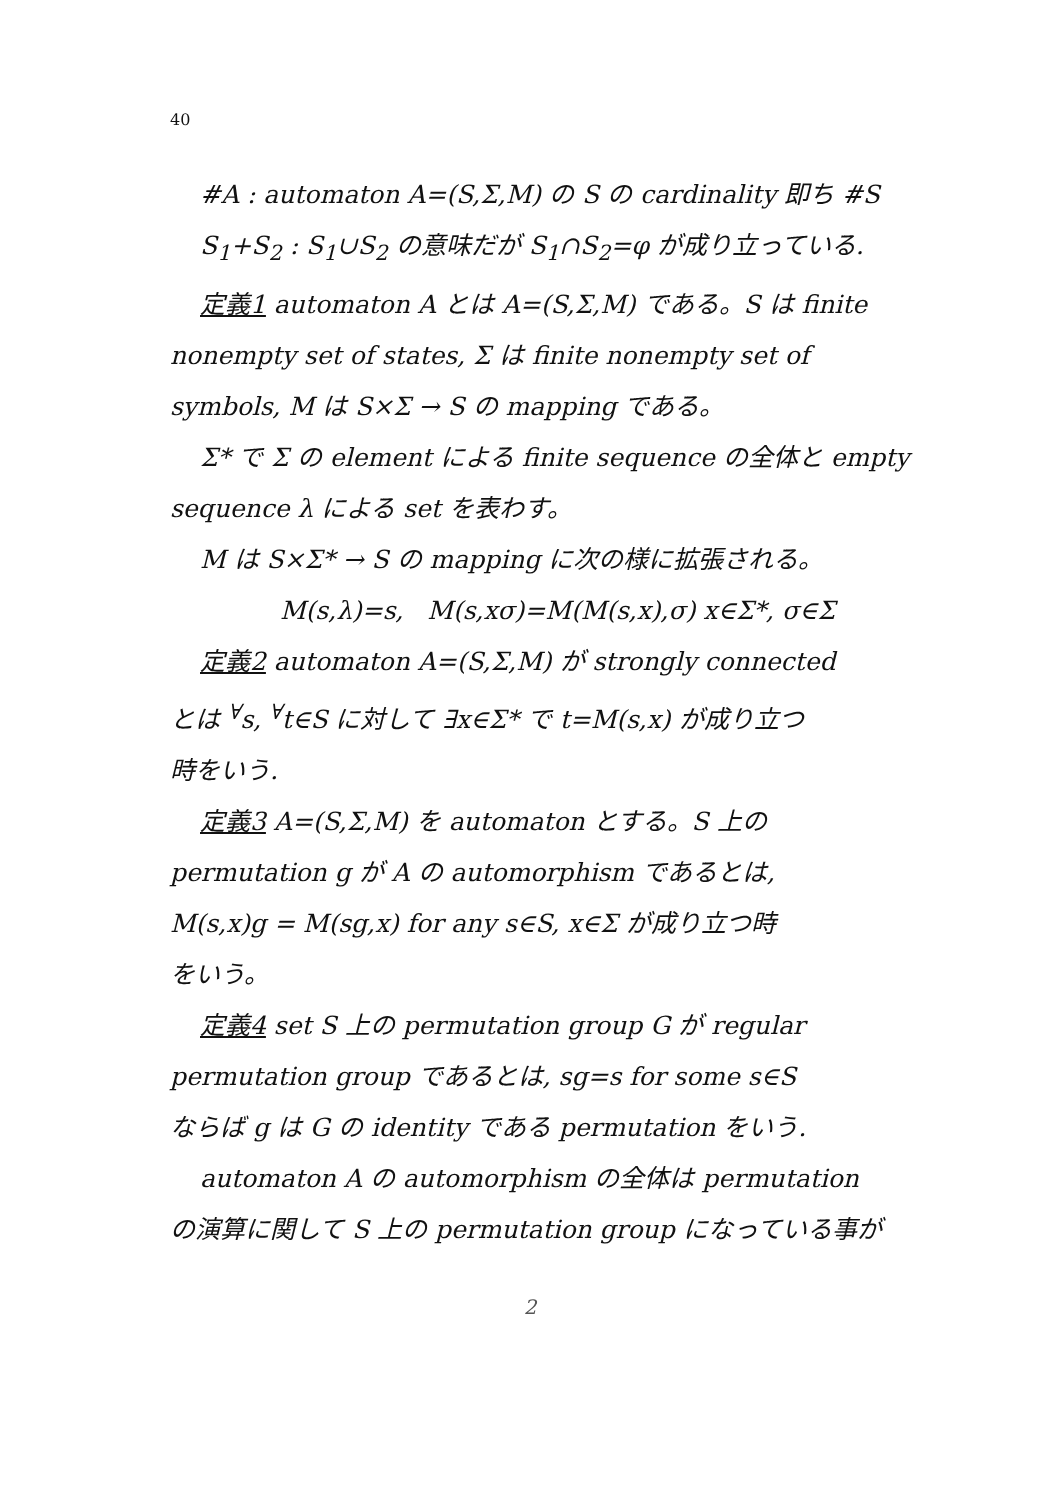40
#A : automaton A=(S,Σ,M) の S の cardinality 即ち #S
S<sub>1</sub>+S<sub>2</sub> : S<sub>1</sub>∪S<sub>2</sub> の意味だが S<sub>1</sub>∩S<sub>2</sub>=φ が成り立っている.
定義1 automaton A とは A=(S,Σ,M) である。S は finite
nonempty set of states, Σ は finite nonempty set of
symbols, M は S×Σ → S の mapping である。
Σ* で Σ の element による finite sequence の全体と empty
sequence λ による set を表わす。
M は S×Σ* → S の mapping に次の様に拡張される。
M(s,λ)=s, M(s,xσ)=M(M(s,x),σ) x∈Σ*, σ∈Σ
定義2 automaton A=(S,Σ,M) が strongly connected
とは <sup>∀</sup>s, <sup>∀</sup>t∈S に対して ∃x∈Σ* で t=M(s,x) が成り立つ
時をいう.
定義3 A=(S,Σ,M) を automaton とする。S 上の
permutation g が A の automorphism であるとは,
M(s,x)g = M(sg,x) for any s∈S, x∈Σ が成り立つ時
をいう。
定義4 set S 上の permutation group G が regular
permutation group であるとは, sg=s for some s∈S
ならば g は G の identity である permutation をいう.
automaton A の automorphism の全体は permutation
の演算に関して S 上の permutation group になっている事が
2